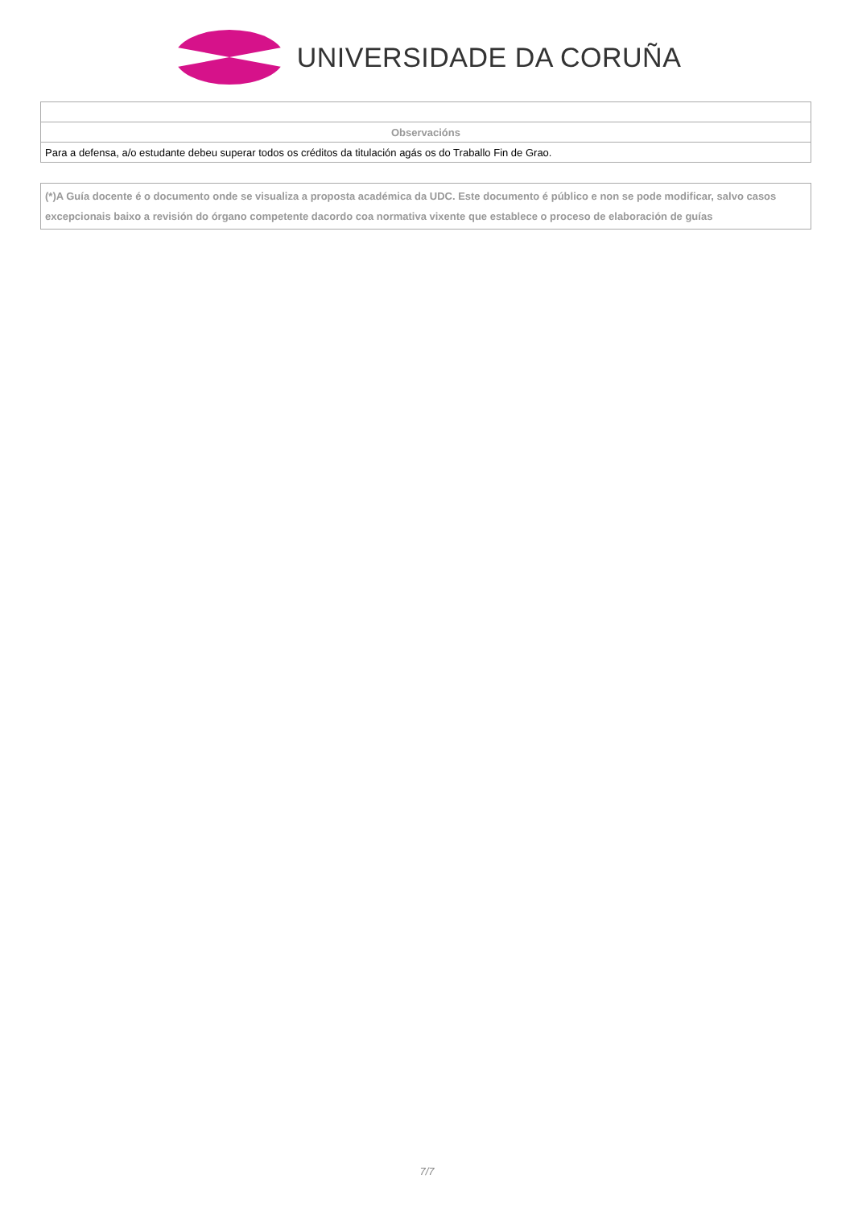UNIVERSIDADE DA CORUÑA
| Observacións |
| --- |
| Para a defensa, a/o estudante debeu superar todos os créditos da titulación agás os do Traballo Fin de Grao. |
(*)A Guía docente é o documento onde se visualiza a proposta académica da UDC. Este documento é público e non se pode modificar, salvo casos excepcionais baixo a revisión do órgano competente dacordo coa normativa vixente que establece o proceso de elaboración de guías
7/7